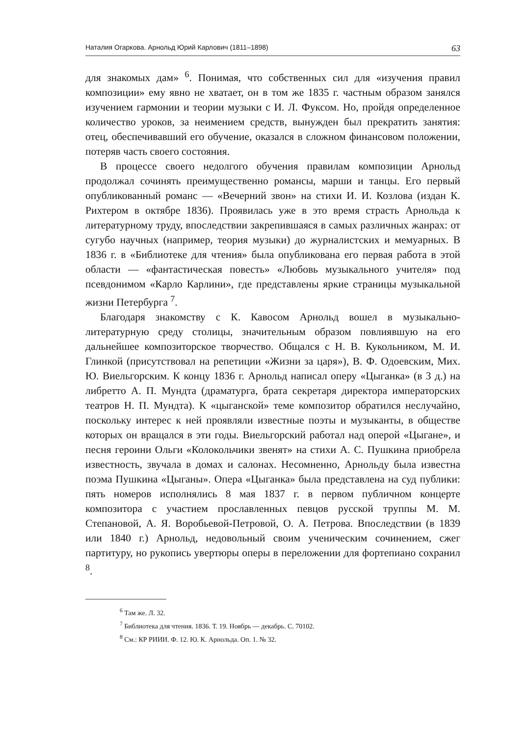Наталия Огаркова. Арнольд Юрий Карлович (1811–1898) 63
для знакомых дам» <sup>6</sup>. Понимая, что собственных сил для «изучения правил композиции» ему явно не хватает, он в том же 1835 г. частным образом занялся изучением гармонии и теории музыки с И. Л. Фуксом. Но, пройдя определенное количество уроков, за неимением средств, вынужден был прекратить занятия: отец, обеспечивавший его обучение, оказался в сложном финансовом положении, потеряв часть своего состояния.
В процессе своего недолгого обучения правилам композиции Арнольд продолжал сочинять преимущественно романсы, марши и танцы. Его первый опубликованный романс — «Вечерний звон» на стихи И. И. Козлова (издан К. Рихтером в октябре 1836). Проявилась уже в это время страсть Арнольда к литературному труду, впоследствии закрепившаяся в самых различных жанрах: от сугубо научных (например, теория музыки) до журналистских и мемуарных. В 1836 г. в «Библиотеке для чтения» была опубликована его первая работа в этой области — «фантастическая повесть» «Любовь музыкального учителя» под псевдонимом «Карло Карлини», где представлены яркие страницы музыкальной жизни Петербурга <sup>7</sup>.
Благодаря знакомству с К. Кавосом Арнольд вошел в музыкально-литературную среду столицы, значительным образом повлиявшую на его дальнейшее композиторское творчество. Общался с Н. В. Кукольником, М. И. Глинкой (присутствовал на репетиции «Жизни за царя»), В. Ф. Одоевским, Мих. Ю. Виельгорским. К концу 1836 г. Арнольд написал оперу «Цыганка» (в 3 д.) на либретто А. П. Мундта (драматурга, брата секретаря директора императорских театров Н. П. Мундта). К «цыганской» теме композитор обратился неслучайно, поскольку интерес к ней проявляли известные поэты и музыканты, в обществе которых он вращался в эти годы. Виельгорский работал над оперой «Цыгане», и песня героини Ольги «Колокольчики звенят» на стихи А. С. Пушкина приобрела известность, звучала в домах и салонах. Несомненно, Арнольду была известна поэма Пушкина «Цыганы». Опера «Цыганка» была представлена на суд публики: пять номеров исполнялись 8 мая 1837 г. в первом публичном концерте композитора с участием прославленных певцов русской труппы М. М. Степановой, А. Я. Воробьевой-Петровой, О. А. Петрова. Впоследствии (в 1839 или 1840 г.) Арнольд, недовольный своим ученическим сочинением, сжег партитуру, но рукопись увертюры оперы в переложении для фортепиано сохранил <sup>8</sup>.
<sup>6</sup> Там же. Л. 32.
<sup>7</sup> Библиотека для чтения. 1836. Т. 19. Ноябрь — декабрь. С. 70102.
<sup>8</sup> См.: КР РИИИ. Ф. 12. Ю. К. Арнольда. Оп. 1. № 32.